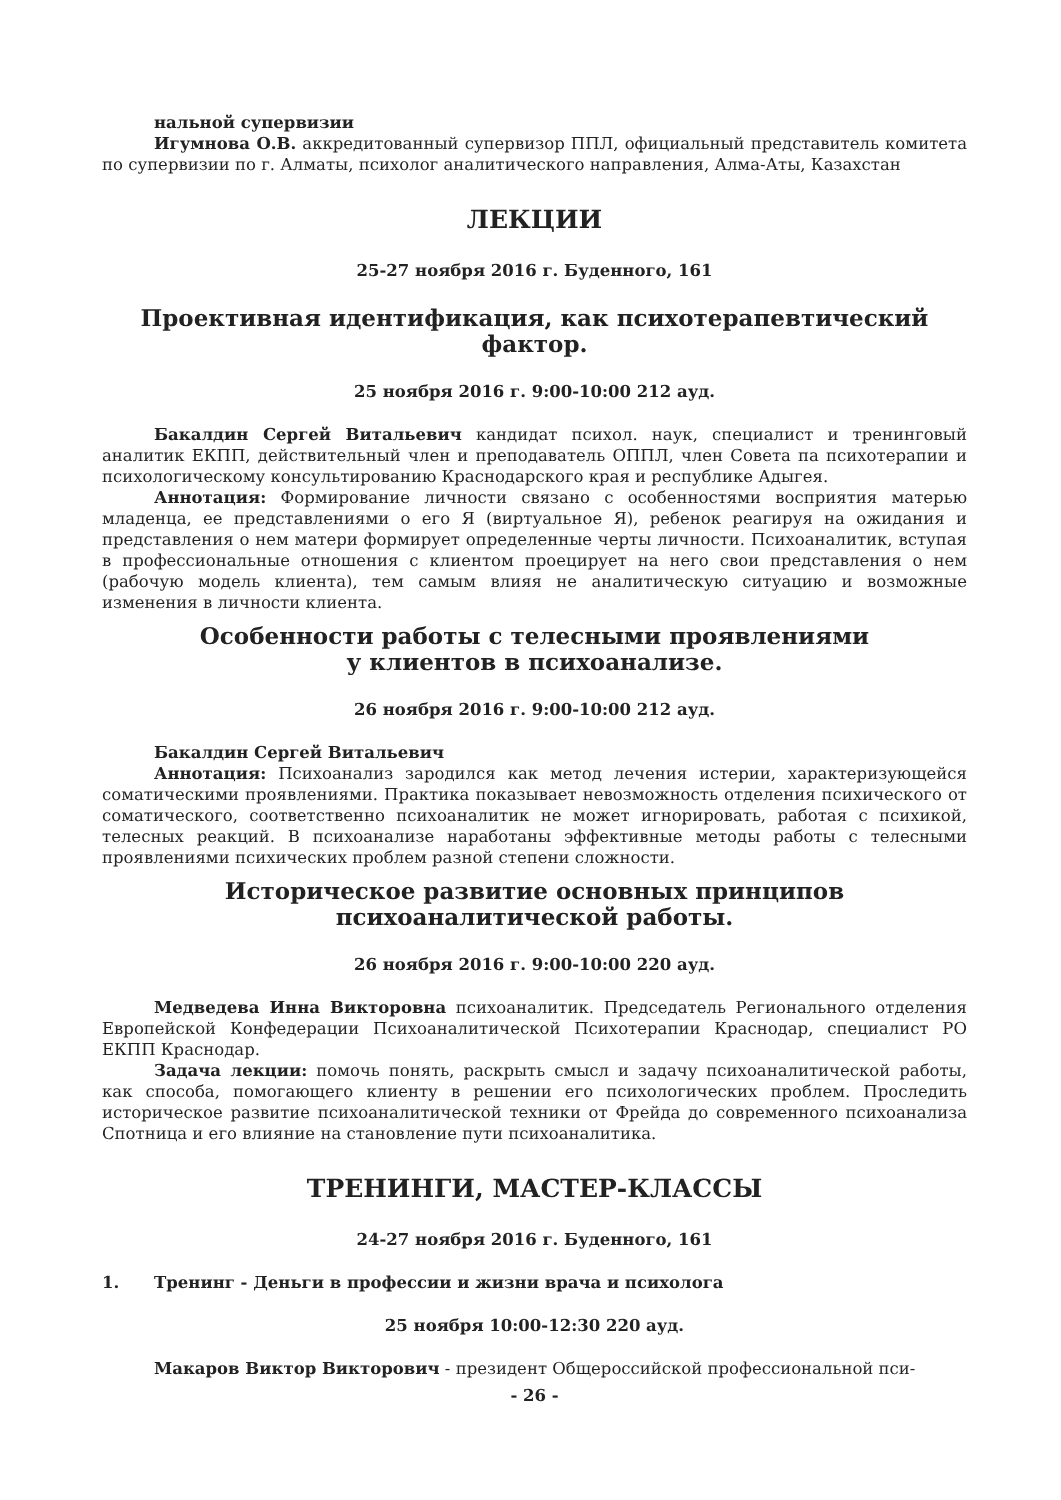нальной супервизии
Игумнова О.В. аккредитованный супервизор ППЛ, официальный представитель комитета по супервизии по г. Алматы, психолог аналитического направления, Алма-Аты, Казахстан
ЛЕКЦИИ
25-27 ноября 2016 г. Буденного, 161
Проективная идентификация, как психотерапевтический фактор.
25 ноября 2016 г. 9:00-10:00 212 ауд.
Бакалдин Сергей Витальевич кандидат психол. наук, специалист и тренинговый аналитик ЕКПП, действительный член и преподаватель ОППЛ, член Совета па психотерапии и психологическому консультированию Краснодарского края и республике Адыгея.
Аннотация: Формирование личности связано с особенностями восприятия матерью младенца, ее представлениями о его Я (виртуальное Я), ребенок реагируя на ожидания и представления о нем матери формирует определенные черты личности. Психоаналитик, вступая в профессиональные отношения с клиентом проецирует на него свои представления о нем (рабочую модель клиента), тем самым влияя не аналитическую ситуацию и возможные изменения в личности клиента.
Особенности работы с телесными проявлениями
у клиентов в психоанализе.
26 ноября 2016 г. 9:00-10:00 212 ауд.
Бакалдин Сергей Витальевич
Аннотация: Психоанализ зародился как метод лечения истерии, характеризующейся соматическими проявлениями. Практика показывает невозможность отделения психического от соматического, соответственно психоаналитик не может игнорировать, работая с психикой, телесных реакций. В психоанализе наработаны эффективные методы работы с телесными проявлениями психических проблем разной степени сложности.
Историческое развитие основных принципов
психоаналитической работы.
26 ноября 2016 г. 9:00-10:00 220 ауд.
Медведева Инна Викторовна психоаналитик. Председатель Регионального отделения Европейской Конфедерации Психоаналитической Психотерапии Краснодар, специалист РО ЕКПП Краснодар.
Задача лекции: помочь понять, раскрыть смысл и задачу психоаналитической работы, как способа, помогающего клиенту в решении его психологических проблем. Проследить историческое развитие психоаналитической техники от Фрейда до современного психоанализа Спотница и его влияние на становление пути психоаналитика.
ТРЕНИНГИ, МАСТЕР-КЛАССЫ
24-27 ноября 2016 г. Буденного, 161
1. Тренинг - Деньги в профессии и жизни врача и психолога
25 ноября 10:00-12:30 220 ауд.
Макаров Виктор Викторович - президент Общероссийской профессиональной пси-
- 26 -